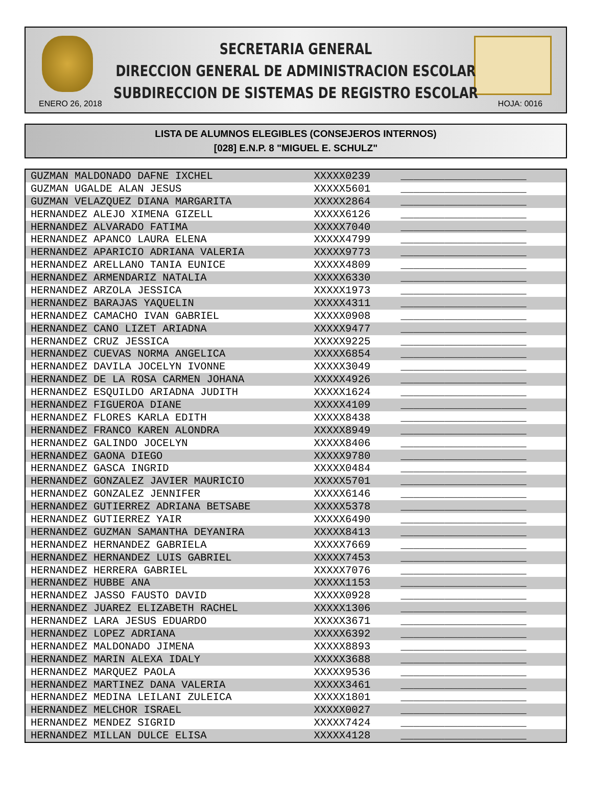SECRETARIA GENERAL
DIRECCION GENERAL DE ADMINISTRACION ESCOLAR
SUBDIRECCION DE SISTEMAS DE REGISTRO ESCOLAR
ENERO 26, 2018 HOJA: 0016
LISTA DE ALUMNOS ELEGIBLES (CONSEJEROS INTERNOS)
[028] E.N.P. 8 "MIGUEL E. SCHULZ"
| GUZMAN MALDONADO DAFNE IXCHEL | XXXXX0239 | ____________________ |
| GUZMAN UGALDE ALAN JESUS | XXXXX5601 | ____________________ |
| GUZMAN VELAZQUEZ DIANA MARGARITA | XXXXX2864 | ____________________ |
| HERNANDEZ ALEJO XIMENA GIZELL | XXXXX6126 | ____________________ |
| HERNANDEZ ALVARADO FATIMA | XXXXX7040 | ____________________ |
| HERNANDEZ APANCO LAURA ELENA | XXXXX4799 | ____________________ |
| HERNANDEZ APARICIO ADRIANA VALERIA | XXXXX9773 | ____________________ |
| HERNANDEZ ARELLANO TANIA EUNICE | XXXXX4809 | ____________________ |
| HERNANDEZ ARMENDARIZ NATALIA | XXXXX6330 | ____________________ |
| HERNANDEZ ARZOLA JESSICA | XXXXX1973 | ____________________ |
| HERNANDEZ BARAJAS YAQUELIN | XXXXX4311 | ____________________ |
| HERNANDEZ CAMACHO IVAN GABRIEL | XXXXX0908 | ____________________ |
| HERNANDEZ CANO LIZET ARIADNA | XXXXX9477 | ____________________ |
| HERNANDEZ CRUZ JESSICA | XXXXX9225 | ____________________ |
| HERNANDEZ CUEVAS NORMA ANGELICA | XXXXX6854 | ____________________ |
| HERNANDEZ DAVILA JOCELYN IVONNE | XXXXX3049 | ____________________ |
| HERNANDEZ DE LA ROSA CARMEN JOHANA | XXXXX4926 | ____________________ |
| HERNANDEZ ESQUILDO ARIADNA JUDITH | XXXXX1624 | ____________________ |
| HERNANDEZ FIGUEROA DIANE | XXXXX4109 | ____________________ |
| HERNANDEZ FLORES KARLA EDITH | XXXXX8438 | ____________________ |
| HERNANDEZ FRANCO KAREN ALONDRA | XXXXX8949 | ____________________ |
| HERNANDEZ GALINDO JOCELYN | XXXXX8406 | ____________________ |
| HERNANDEZ GAONA DIEGO | XXXXX9780 | ____________________ |
| HERNANDEZ GASCA INGRID | XXXXX0484 | ____________________ |
| HERNANDEZ GONZALEZ JAVIER MAURICIO | XXXXX5701 | ____________________ |
| HERNANDEZ GONZALEZ JENNIFER | XXXXX6146 | ____________________ |
| HERNANDEZ GUTIERREZ ADRIANA BETSABE | XXXXX5378 | ____________________ |
| HERNANDEZ GUTIERREZ YAIR | XXXXX6490 | ____________________ |
| HERNANDEZ GUZMAN SAMANTHA DEYANIRA | XXXXX8413 | ____________________ |
| HERNANDEZ HERNANDEZ GABRIELA | XXXXX7669 | ____________________ |
| HERNANDEZ HERNANDEZ LUIS GABRIEL | XXXXX7453 | ____________________ |
| HERNANDEZ HERRERA GABRIEL | XXXXX7076 | ____________________ |
| HERNANDEZ HUBBE ANA | XXXXX1153 | ____________________ |
| HERNANDEZ JASSO FAUSTO DAVID | XXXXX0928 | ____________________ |
| HERNANDEZ JUAREZ ELIZABETH RACHEL | XXXXX1306 | ____________________ |
| HERNANDEZ LARA JESUS EDUARDO | XXXXX3671 | ____________________ |
| HERNANDEZ LOPEZ ADRIANA | XXXXX6392 | ____________________ |
| HERNANDEZ MALDONADO JIMENA | XXXXX8893 | ____________________ |
| HERNANDEZ MARIN ALEXA IDALY | XXXXX3688 | ____________________ |
| HERNANDEZ MARQUEZ PAOLA | XXXXX9536 | ____________________ |
| HERNANDEZ MARTINEZ DANA VALERIA | XXXXX3461 | ____________________ |
| HERNANDEZ MEDINA LEILANI ZULEICA | XXXXX1801 | ____________________ |
| HERNANDEZ MELCHOR ISRAEL | XXXXX0027 | ____________________ |
| HERNANDEZ MENDEZ SIGRID | XXXXX7424 | ____________________ |
| HERNANDEZ MILLAN DULCE ELISA | XXXXX4128 | ____________________ |